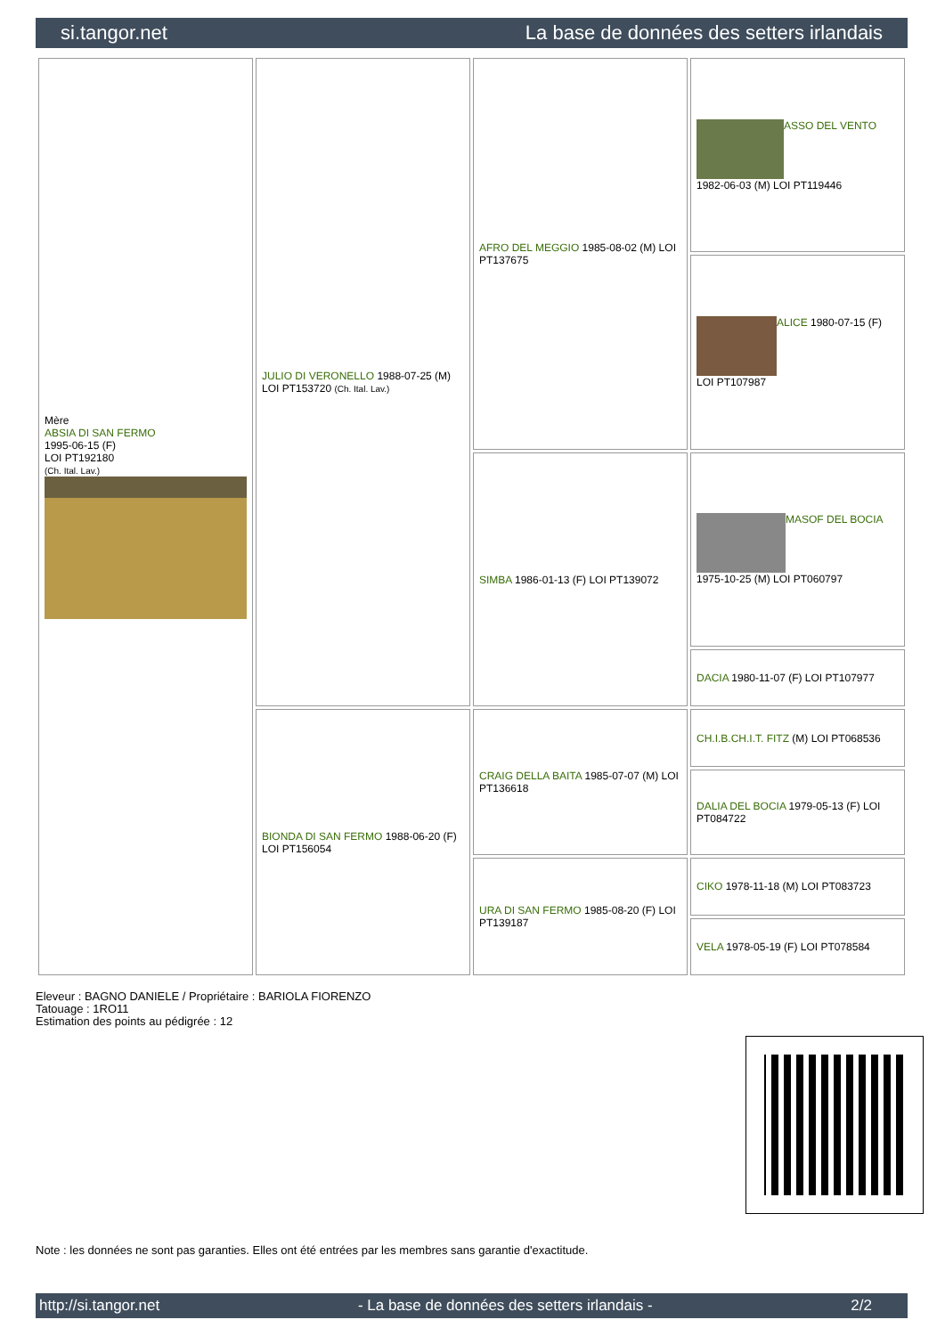si.tangor.net La base de données des setters irlandais
| Mère ABSIA DI SAN FERMO 1995-06-15 (F) LOI PT192180 (Ch. Ital. Lav.) | JULIO DI VERONELLO 1988-07-25 (M) LOI PT153720 (Ch. Ital. Lav.) | AFRO DEL MEGGIO 1985-08-02 (M) LOI PT137675 | ASSO DEL VENTO 1982-06-03 (M) LOI PT119446 |
| | | | ALICE 1980-07-15 (F) LOI PT107987 |
| | | SIMBA 1986-01-13 (F) LOI PT139072 | MASOF DEL BOCIA 1975-10-25 (M) LOI PT060797 |
| | | | DACIA 1980-11-07 (F) LOI PT107977 |
| | BIONDA DI SAN FERMO 1988-06-20 (F) LOI PT156054 | CRAIG DELLA BAITA 1985-07-07 (M) LOI PT136618 | CH.I.B.CH.I.T. FITZ (M) LOI PT068536 |
| | | | DALIA DEL BOCIA 1979-05-13 (F) LOI PT084722 |
| | | URA DI SAN FERMO 1985-08-20 (F) LOI PT139187 | CIKO 1978-11-18 (M) LOI PT083723 |
| | | | VELA 1978-05-19 (F) LOI PT078584 |
Eleveur : BAGNO DANIELE / Propriétaire : BARIOLA FIORENZO
Tatouage : 1RO11
Estimation des points au pédigrée : 12
Note : les données ne sont pas garanties. Elles ont été entrées par les membres sans garantie d'exactitude.
http://si.tangor.net - La base de données des setters irlandais - 2/2